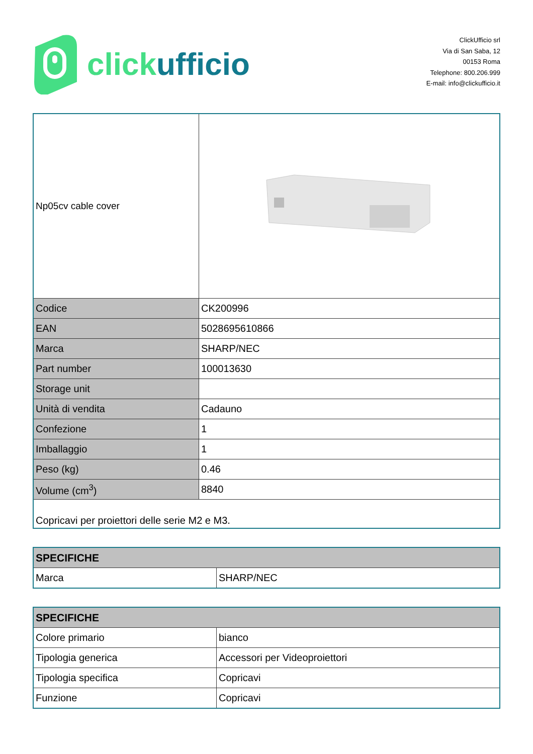click ufficio
ClickUfficio srl
Via di San Saba, 12
00153 Roma
Telephone: 800.206.999
E-mail: info@clickufficio.it
| Np05cv cable cover | |
| Codice | CK200996 |
| EAN | 5028695610866 |
| Marca | SHARP/NEC |
| Part number | 100013630 |
| Storage unit | |
| Unità di vendita | Cadauno |
| Confezione | 1 |
| Imballaggio | 1 |
| Peso (kg) | 0.46 |
| Volume (cm<sup>3</sup>) | 8840 |
| Copricavi per proiettori delle serie M2 e M3. | |
| SPECIFICHE | |
| --- | --- |
| Marca | SHARP/NEC |
| SPECIFICHE | |
| --- | --- |
| Colore primario | bianco |
| Tipologia generica | Accessori per Videoproiettori |
| Tipologia specifica | Copricavi |
| Funzione | Copricavi |